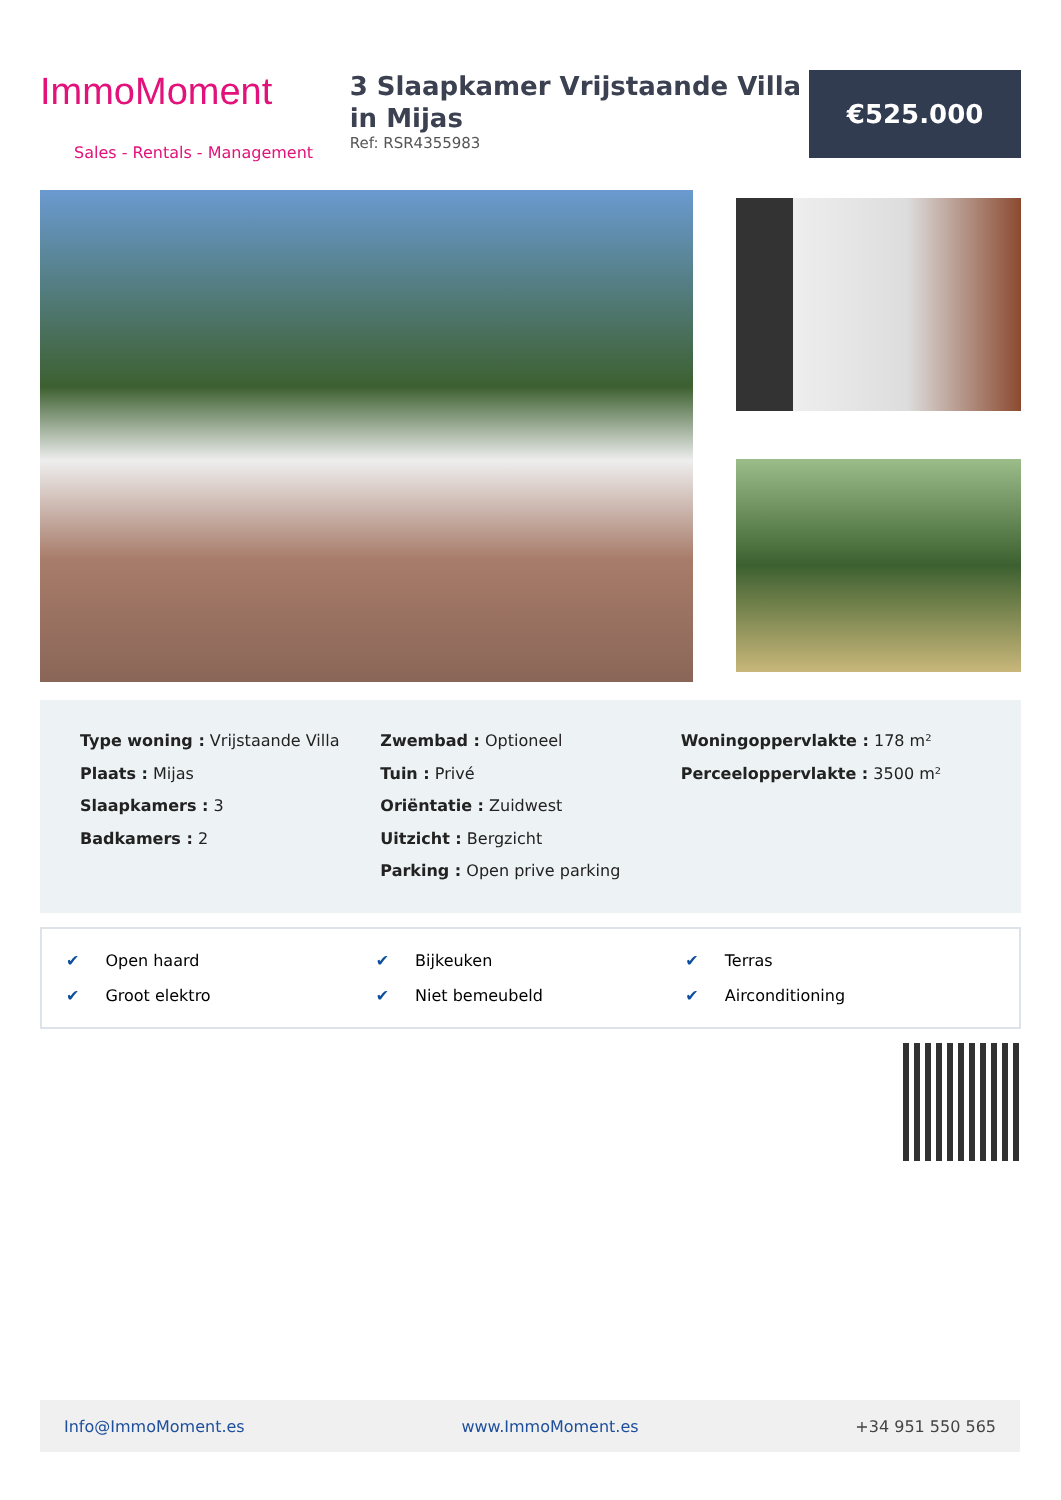ImmoMoment
Sales - Rentals - Management
3 Slaapkamer Vrijstaande Villa in Mijas
Ref: RSR4355983
€525.000
Type woning : Vrijstaande Villa
Plaats : Mijas
Slaapkamers : 3
Badkamers : 2
Zwembad : Optioneel
Tuin : Privé
Oriëntatie : Zuidwest
Uitzicht : Bergzicht
Parking : Open prive parking
Woningoppervlakte : 178 m²
Perceeloppervlakte : 3500 m²
✔ Open haard
✔ Groot elektro
✔ Bijkeuken
✔ Niet bemeubeld
✔ Terras
✔ Airconditioning
Info@ImmoMoment.es www.ImmoMoment.es +34 951 550 565